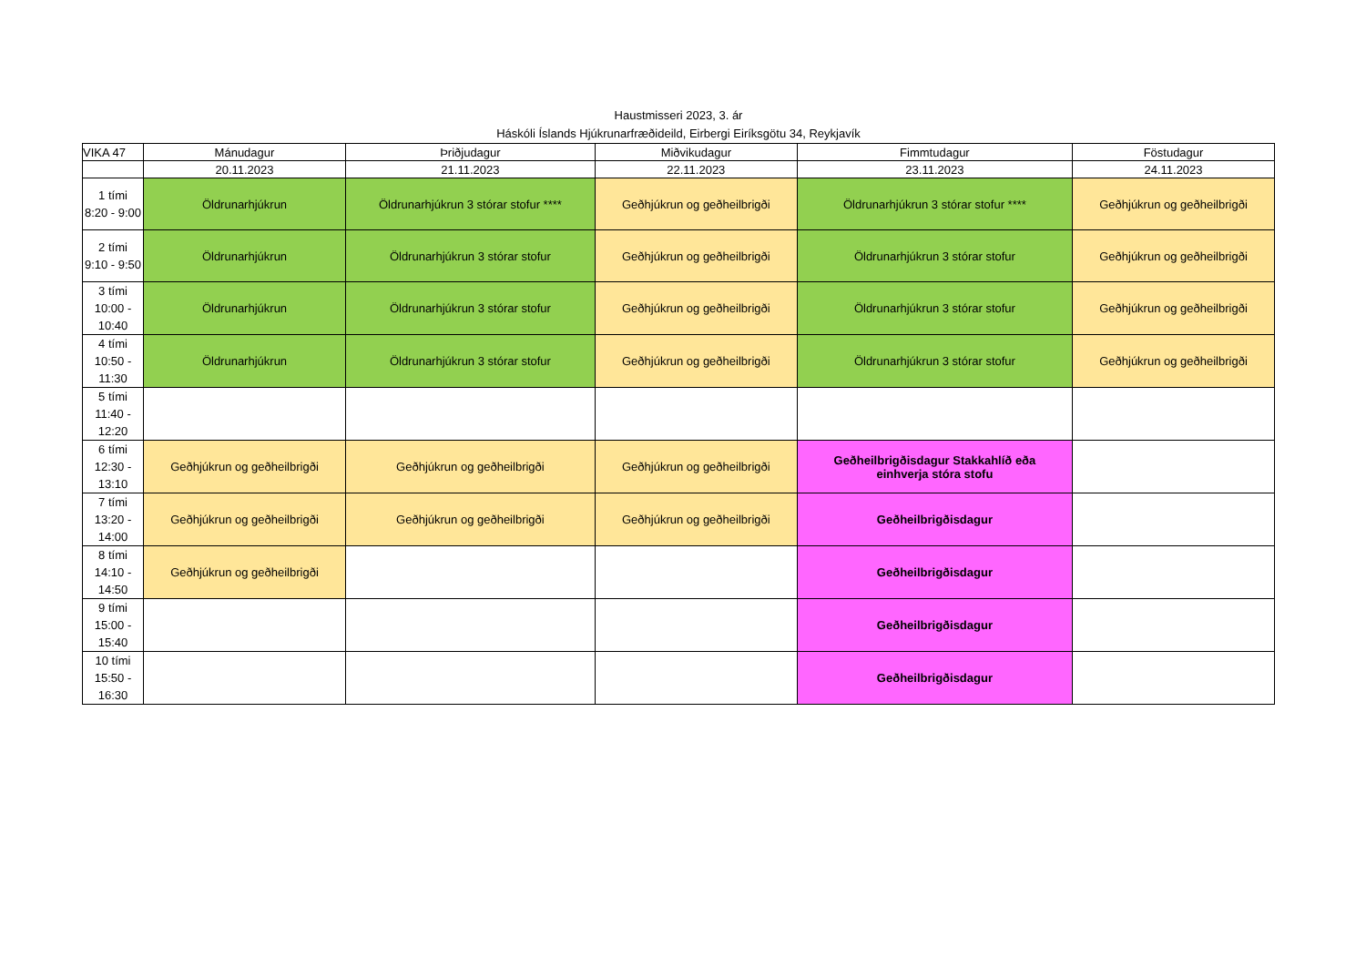Haustmisseri 2023, 3. ár
Háskóli Íslands Hjúkrunarfræðideild, Eirbergi Eiríksgötu 34, Reykjavík
| VIKA 47 | Mánudagur | Þriðjudagur | Miðvikudagur | Fimmtudagur | Föstudagur |
| --- | --- | --- | --- | --- | --- |
| | 20.11.2023 | 21.11.2023 | 22.11.2023 | 23.11.2023 | 24.11.2023 |
| 1 tími 8:20 - 9:00 | Öldrunarhjúkrun | Öldrunarhjúkrun 3 stórar stofur **** | Geðhjúkrun og geðheilbrigði | Öldrunarhjúkrun 3 stórar stofur **** | Geðhjúkrun og geðheilbrigði |
| 2 tími 9:10 - 9:50 | Öldrunarhjúkrun | Öldrunarhjúkrun 3 stórar stofur | Geðhjúkrun og geðheilbrigði | Öldrunarhjúkrun 3 stórar stofur | Geðhjúkrun og geðheilbrigði |
| 3 tími 10:00 - 10:40 | Öldrunarhjúkrun | Öldrunarhjúkrun 3 stórar stofur | Geðhjúkrun og geðheilbrigði | Öldrunarhjúkrun 3 stórar stofur | Geðhjúkrun og geðheilbrigði |
| 4 tími 10:50 - 11:30 | Öldrunarhjúkrun | Öldrunarhjúkrun 3 stórar stofur | Geðhjúkrun og geðheilbrigði | Öldrunarhjúkrun 3 stórar stofur | Geðhjúkrun og geðheilbrigði |
| 5 tími 11:40 - 12:20 | | | | | |
| 6 tími 12:30 - 13:10 | Geðhjúkrun og geðheilbrigði | Geðhjúkrun og geðheilbrigði | Geðhjúkrun og geðheilbrigði | Geðheilbrigðisdagur Stakkahlíð eða einhverja stóra stofu | |
| 7 tími 13:20 - 14:00 | Geðhjúkrun og geðheilbrigði | Geðhjúkrun og geðheilbrigði | Geðhjúkrun og geðheilbrigði | Geðheilbrigðisdagur | |
| 8 tími 14:10 - 14:50 | Geðhjúkrun og geðheilbrigði | | | Geðheilbrigðisdagur | |
| 9 tími 15:00 - 15:40 | | | | Geðheilbrigðisdagur | |
| 10 tími 15:50 - 16:30 | | | | Geðheilbrigðisdagur | |